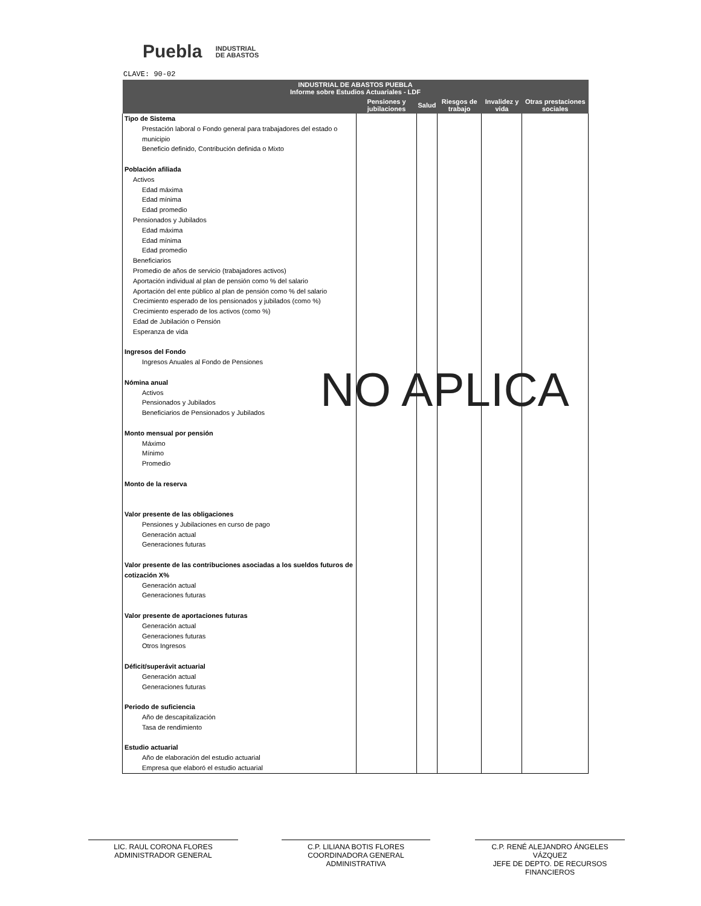Puebla INDUSTRIAL
DE ABASTOS
CLAVE: 90-02
| INDUSTRIAL DE ABASTOS PUEBLA Informe sobre Estudios Actuariales - LDF | | | | | |
| --- | --- | --- | --- | --- | --- |
| | Pensiones y jubilaciones | Salud | Riesgos de trabajo | Invalidez y vida | Otras prestaciones sociales |
| Tipo de Sistema Prestación laboral o Fondo general para trabajadores del estado o municipio Beneficio definido, Contribución definida o Mixto Población afiliada Activos Edad máxima Edad mínima Edad promedio Pensionados y Jubilados Edad máxima Edad mínima Edad promedio Beneficiarios Promedio de años de servicio (trabajadores activos) Aportación individual al plan de pensión como % del salario Aportación del ente público al plan de pensión como % del salario Crecimiento esperado de los pensionados y jubilados (como %) Crecimiento esperado de los activos (como %) Edad de Jubilación o Pensión Esperanza de vida Ingresos del Fondo Ingresos Anuales al Fondo de Pensiones Nómina anual Activos Pensionados y Jubilados Beneficiarios de Pensionados y Jubilados Monto mensual por pensión Máximo Mínimo Promedio Monto de la reserva Valor presente de las obligaciones Pensiones y Jubilaciones en curso de pago Generación actual Generaciones futuras Valor presente de las contribuciones asociadas a los sueldos futuros de cotización X% Generación actual Generaciones futuras Valor presente de aportaciones futuras Generación actual Generaciones futuras Otros Ingresos Déficit/superávit actuarial Generación actual Generaciones futuras Periodo de suficiencia Año de descapitalización Tasa de rendimiento Estudio actuarial Año de elaboración del estudio actuarial Empresa que elaboró el estudio actuarial | | | | | |
NO APLICA
LIC. RAUL CORONA FLORES
ADMINISTRADOR GENERAL
C.P. LILIANA BOTIS FLORES
COORDINADORA GENERAL ADMINISTRATIVA
C.P. RENÉ ALEJANDRO ÁNGELES VÁZQUEZ
JEFE DE DEPTO. DE RECURSOS FINANCIEROS